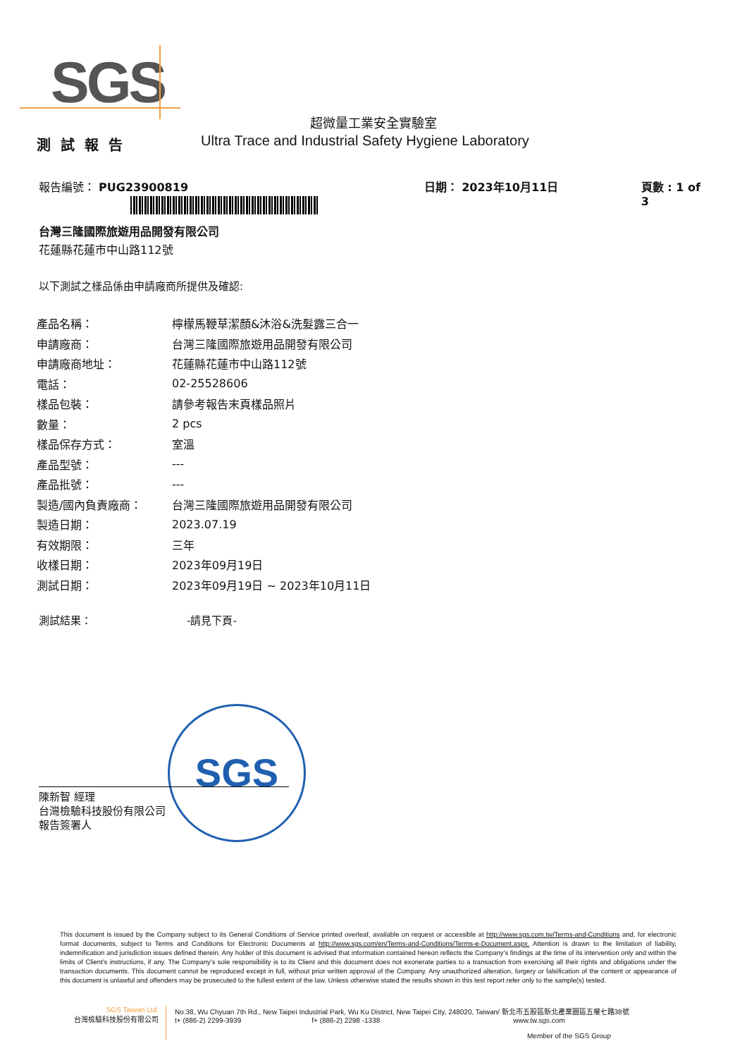SGS
超微量工業安全實驗室
測試報告
Ultra Trace and Industrial Safety Hygiene Laboratory
報告編號： PUG23900819 日期： 2023年10月11日 頁數 : 1 of 3
台灣三隆國際旅遊用品開發有限公司
花蓮縣花蓮市中山路112號
以下測試之樣品係由申請廠商所提供及確認:
| 產品名稱： | 檸檬馬鞭草潔顏&沐浴&洗髮露三合一 |
| 申請廠商： | 台灣三隆國際旅遊用品開發有限公司 |
| 申請廠商地址： | 花蓮縣花蓮市中山路112號 |
| 電話： | 02-25528606 |
| 樣品包裝： | 請參考報告末頁樣品照片 |
| 數量： | 2 pcs |
| 樣品保存方式： | 室溫 |
| 產品型號： | --- |
| 產品批號： | --- |
| 製造/國內負責廠商： | 台灣三隆國際旅遊用品開發有限公司 |
| 製造日期： | 2023.07.19 |
| 有效期限： | 三年 |
| 收樣日期： | 2023年09月19日 |
| 測試日期： | 2023年09月19日 ~ 2023年10月11日 |
測試結果： -請見下頁-
SGS
陳新智 經理
台灣檢驗科技股份有限公司
報告簽署人
This document is issued by the Company subject to its General Conditions of Service printed overleaf, available on request or accessible at http://www.sgs.com.tw/Terms-and-Conditions and, for electronic format documents, subject to Terms and Conditions for Electronic Documents at http://www.sgs.com/en/Terms-and-Conditions/Terms-e-Document.aspx. Attention is drawn to the limitation of liability, indemnification and jurisdiction issues defined therein. Any holder of this document is advised that information contained hereon reflects the Company's findings at the time of its intervention only and within the limits of Client's instructions, if any. The Company's sole responsibility is to its Client and this document does not exonerate parties to a transaction from exercising all their rights and obligations under the transaction documents. This document cannot be reproduced except in full, without prior written approval of the Company. Any unauthorized alteration, forgery or falsification of the content or appearance of this document is unlawful and offenders may be prosecuted to the fullest extent of the law. Unless otherwise stated the results shown in this test report refer only to the sample(s) tested.
SGS Taiwan Ltd.
台灣檢驗科技股份有限公司
No.38, Wu Chyuan 7th Rd., New Taipei Industrial Park, Wu Ku District, New Taipei City, 248020, Taiwan/ 新北市五股區新北產業園區五權七路38號
t+ (886-2) 2299-3939 f+ (886-2) 2298 -1338 www.tw.sgs.com
Member of the SGS Group